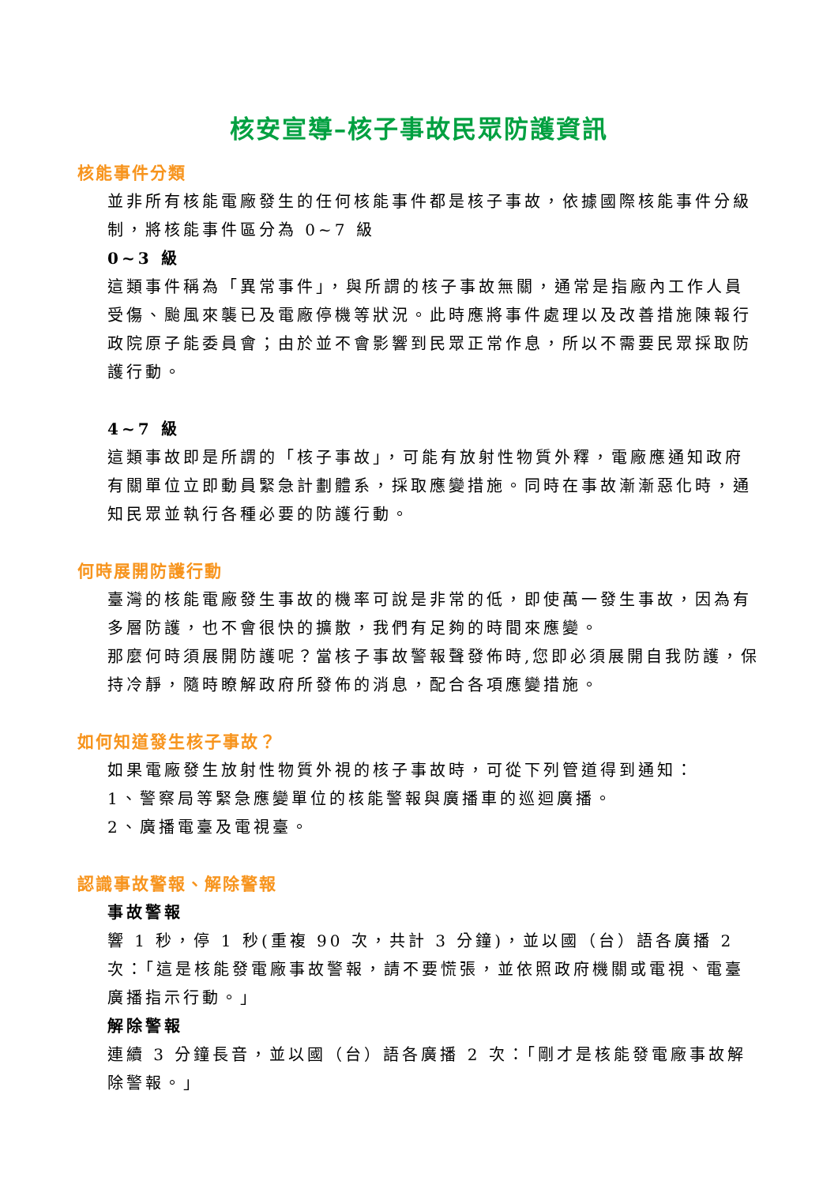核安宣導–核子事故民眾防護資訊
核能事件分類
並非所有核能電廠發生的任何核能事件都是核子事故，依據國際核能事件分級制，將核能事件區分為 0~7 級
0~3 級
這類事件稱為「異常事件」，與所謂的核子事故無關，通常是指廠內工作人員受傷、颱風來襲已及電廠停機等狀況。此時應將事件處理以及改善措施陳報行政院原子能委員會；由於並不會影響到民眾正常作息，所以不需要民眾採取防護行動。
4~7 級
這類事故即是所謂的「核子事故」，可能有放射性物質外釋，電廠應通知政府有關單位立即動員緊急計劃體系，採取應變措施。同時在事故漸漸惡化時，通知民眾並執行各種必要的防護行動。
何時展開防護行動
臺灣的核能電廠發生事故的機率可說是非常的低，即使萬一發生事故，因為有多層防護，也不會很快的擴散，我們有足夠的時間來應變。
那麼何時須展開防護呢？當核子事故警報聲發佈時,您即必須展開自我防護，保持冷靜，隨時瞭解政府所發佈的消息，配合各項應變措施。
如何知道發生核子事故？
如果電廠發生放射性物質外視的核子事故時，可從下列管道得到通知：
1、警察局等緊急應變單位的核能警報與廣播車的巡迴廣播。
2、廣播電臺及電視臺。
認識事故警報、解除警報
事故警報
響 1 秒，停 1 秒(重複 90 次，共計 3 分鐘)，並以國（台）語各廣播 2 次：「這是核能發電廠事故警報，請不要慌張，並依照政府機關或電視、電臺廣播指示行動。」
解除警報
連續 3 分鐘長音，並以國（台）語各廣播 2 次：「剛才是核能發電廠事故解除警報。」